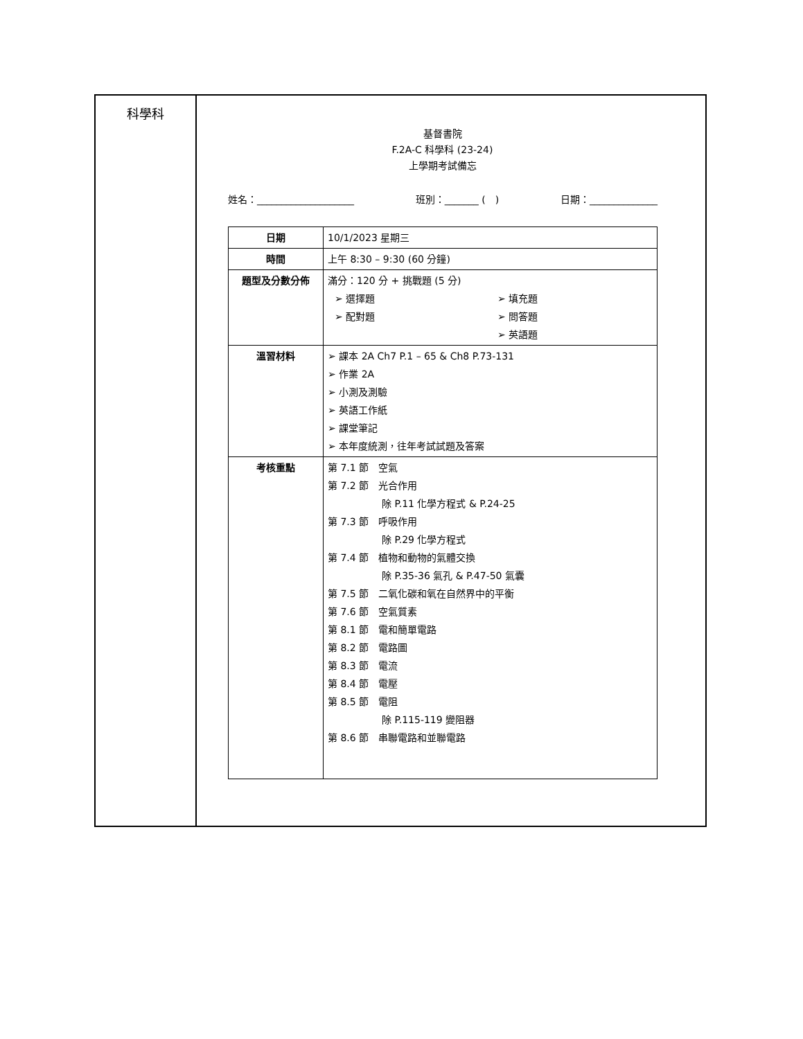科學科
基督書院
F.2A-C 科學科 (23-24)
上學期考試備忘
姓名：____________________ 班別：_______ (　) 日期：______________
| 日期 | 10/1/2023 星期三 |
| 時間 | 上午 8:30 – 9:30 (60 分鐘) |
| 題型及分數分佈 | 滿分：120 分 + 挑戰題 (5 分) ➢ 選擇題 ➢ 配對題 ➢ 填充題 ➢ 問答題 ➢ 英語題 |
| 溫習材料 | ➢ 課本 2A Ch7 P.1 – 65 & Ch8 P.73-131 ➢ 作業 2A ➢ 小測及測驗 ➢ 英語工作紙 ➢ 課堂筆記 ➢ 本年度統測，往年考試試題及答案 |
| 考核重點 | 第 7.1 節 空氣 第 7.2 節 光合作用 除 P.11 化學方程式 & P.24-25 第 7.3 節 呼吸作用 除 P.29 化學方程式 第 7.4 節 植物和動物的氣體交換 除 P.35-36 氣孔 & P.47-50 氣囊 第 7.5 節 二氧化碳和氧在自然界中的平衡 第 7.6 節 空氣質素 第 8.1 節 電和簡單電路 第 8.2 節 電路圖 第 8.3 節 電流 第 8.4 節 電壓 第 8.5 節 電阻 除 P.115-119 變阻器 第 8.6 節 串聯電路和並聯電路 |